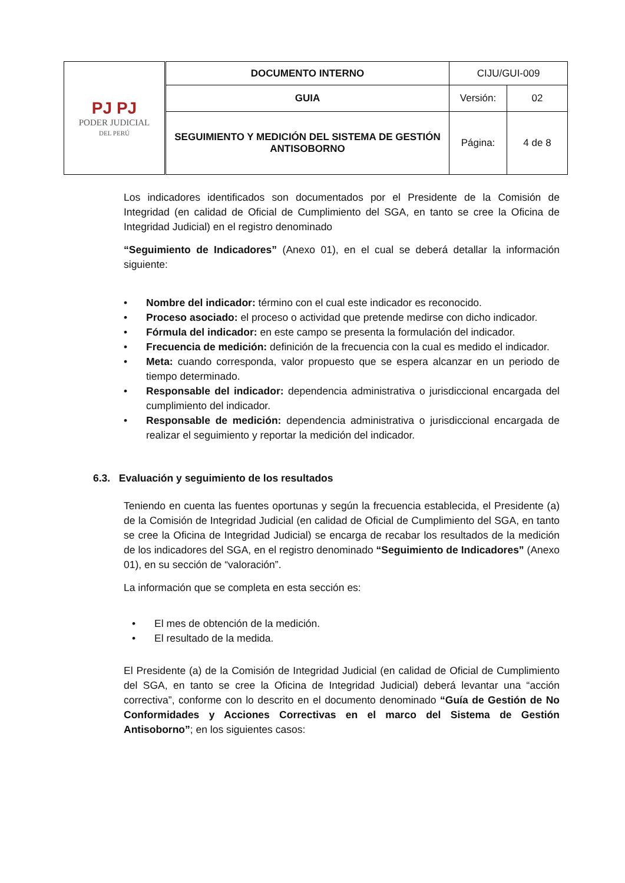| PJ PJ PODER JUDICIAL DEL PERÚ | DOCUMENTO INTERNO | CIJU/GUI-009 | |
| | GUIA | Versión: | 02 |
| | SEGUIMIENTO Y MEDICIÓN DEL SISTEMA DE GESTIÓN ANTISOBORNO | Página: | 4 de 8 |
Los indicadores identificados son documentados por el Presidente de la Comisión de Integridad (en calidad de Oficial de Cumplimiento del SGA, en tanto se cree la Oficina de Integridad Judicial) en el registro denominado
“Seguimiento de Indicadores” (Anexo 01), en el cual se deberá detallar la información siguiente:
• Nombre del indicador: término con el cual este indicador es reconocido.
• Proceso asociado: el proceso o actividad que pretende medirse con dicho indicador.
• Fórmula del indicador: en este campo se presenta la formulación del indicador.
• Frecuencia de medición: definición de la frecuencia con la cual es medido el indicador.
• Meta: cuando corresponda, valor propuesto que se espera alcanzar en un periodo de tiempo determinado.
• Responsable del indicador: dependencia administrativa o jurisdiccional encargada del cumplimiento del indicador.
• Responsable de medición: dependencia administrativa o jurisdiccional encargada de realizar el seguimiento y reportar la medición del indicador.
6.3. Evaluación y seguimiento de los resultados
Teniendo en cuenta las fuentes oportunas y según la frecuencia establecida, el Presidente (a) de la Comisión de Integridad Judicial (en calidad de Oficial de Cumplimiento del SGA, en tanto se cree la Oficina de Integridad Judicial) se encarga de recabar los resultados de la medición de los indicadores del SGA, en el registro denominado “Seguimiento de Indicadores” (Anexo 01), en su sección de “valoración”.
La información que se completa en esta sección es:
• El mes de obtención de la medición.
• El resultado de la medida.
El Presidente (a) de la Comisión de Integridad Judicial (en calidad de Oficial de Cumplimiento del SGA, en tanto se cree la Oficina de Integridad Judicial) deberá levantar una “acción correctiva”, conforme con lo descrito en el documento denominado “Guía de Gestión de No Conformidades y Acciones Correctivas en el marco del Sistema de Gestión Antisoborno”; en los siguientes casos: